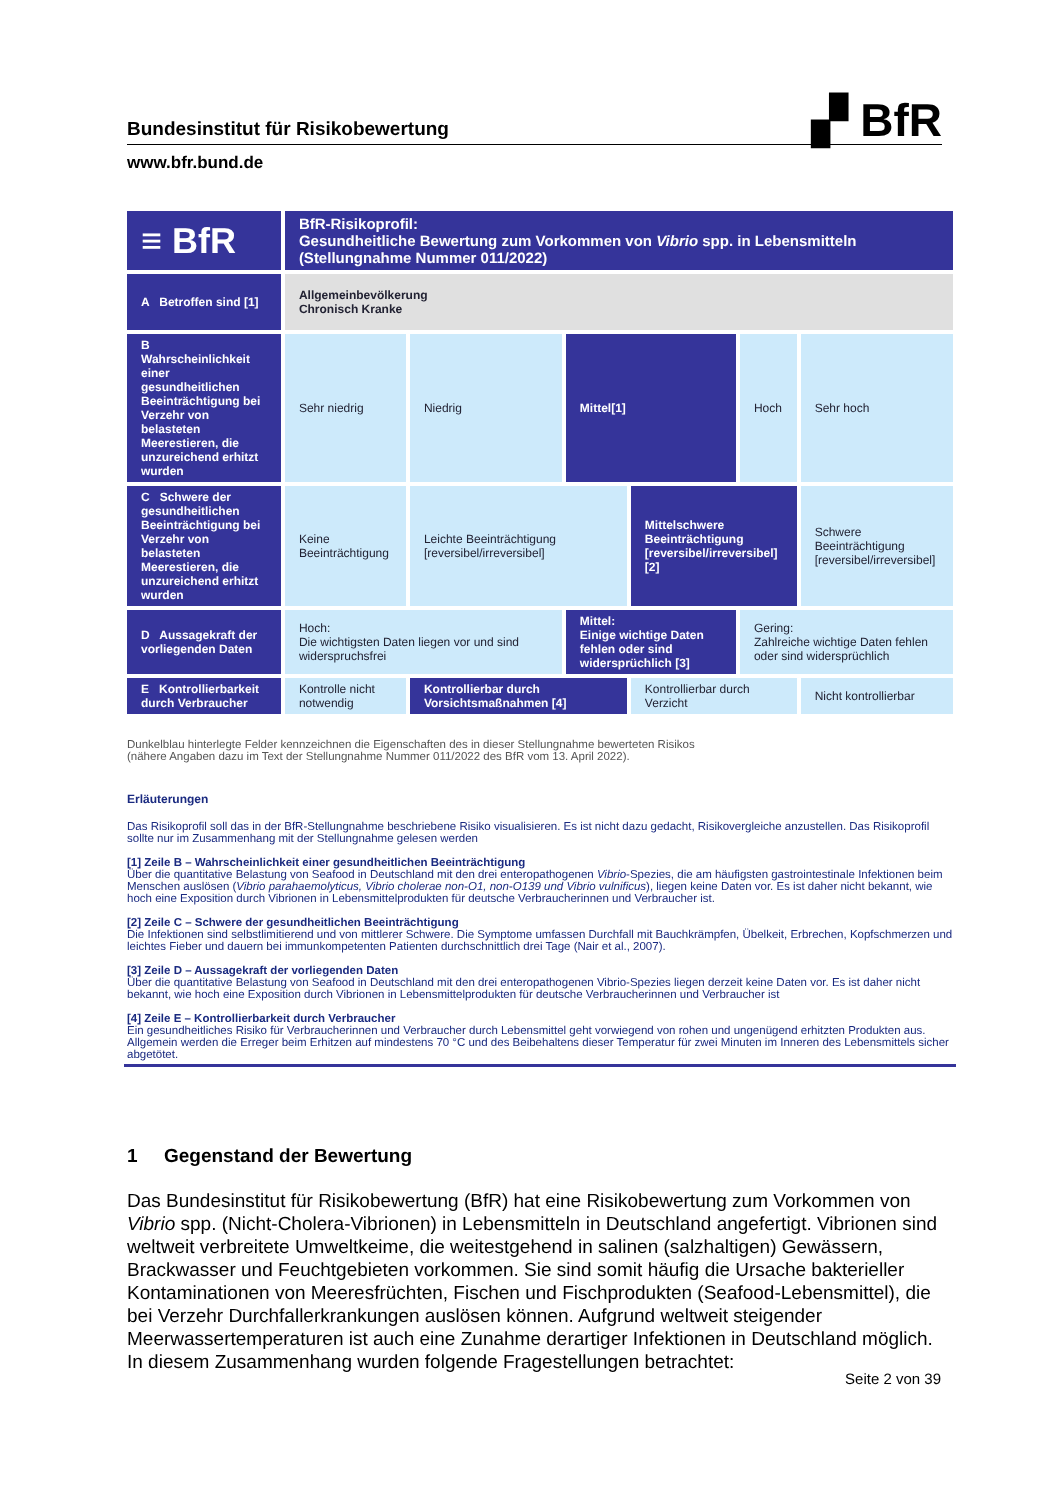Bundesinstitut für Risikobewertung ▞ BfR
www.bfr.bund.de
| ≡ BfR | BfR-Risikoprofil: Gesundheitliche Bewertung zum Vorkommen von Vibrio spp. in Lebensmitteln (Stellungnahme Nummer 011/2022) | | | | | |
| A Betroffen sind [1] | Allgemeinbevölkerung Chronisch Kranke | | | | | |
| B Wahrscheinlichkeit einer gesundheitlichen Beeinträchtigung bei Verzehr von belasteten Meerestieren, die unzureichend erhitzt wurden | Sehr niedrig | Niedrig | Mittel[1] | | Hoch | Sehr hoch |
| C Schwere der gesundheitlichen Beeinträchtigung bei Verzehr von belasteten Meerestieren, die unzureichend erhitzt wurden | Keine Beeinträchtigung | Leichte Beeinträchtigung [reversibel/irreversibel] | | Mittelschwere Beeinträchtigung [reversibel/irreversibel] [2] | | Schwere Beeinträchtigung [reversibel/irreversibel] |
| D Aussagekraft der vorliegenden Daten | Hoch: Die wichtigsten Daten liegen vor und sind widerspruchsfrei | | Mittel: Einige wichtige Daten fehlen oder sind widersprüchlich [3] | | Gering: Zahlreiche wichtige Daten fehlen oder sind widersprüchlich | |
| E Kontrollierbarkeit durch Verbraucher | Kontrolle nicht notwendig | Kontrollierbar durch Vorsichtsmaßnahmen [4] | | Kontrollierbar durch Verzicht | | Nicht kontrollierbar |
Dunkelblau hinterlegte Felder kennzeichnen die Eigenschaften des in dieser Stellungnahme bewerteten Risikos
(nähere Angaben dazu im Text der Stellungnahme Nummer 011/2022 des BfR vom 13. April 2022).
Erläuterungen
Das Risikoprofil soll das in der BfR-Stellungnahme beschriebene Risiko visualisieren. Es ist nicht dazu gedacht, Risikovergleiche anzustellen. Das Risikoprofil sollte nur im Zusammenhang mit der Stellungnahme gelesen werden
[1] Zeile B – Wahrscheinlichkeit einer gesundheitlichen Beeinträchtigung
Über die quantitative Belastung von Seafood in Deutschland mit den drei enteropathogenen Vibrio-Spezies, die am häufigsten gastrointestinale Infektionen beim Menschen auslösen (Vibrio parahaemolyticus, Vibrio cholerae non-O1, non-O139 und Vibrio vulnificus), liegen keine Daten vor. Es ist daher nicht bekannt, wie hoch eine Exposition durch Vibrionen in Lebensmittelprodukten für deutsche Verbraucherinnen und Verbraucher ist.
[2] Zeile C – Schwere der gesundheitlichen Beeinträchtigung
Die Infektionen sind selbstlimitierend und von mittlerer Schwere. Die Symptome umfassen Durchfall mit Bauchkrämpfen, Übelkeit, Erbrechen, Kopfschmerzen und leichtes Fieber und dauern bei immunkompetenten Patienten durchschnittlich drei Tage (Nair et al., 2007).
[3] Zeile D – Aussagekraft der vorliegenden Daten
Über die quantitative Belastung von Seafood in Deutschland mit den drei enteropathogenen Vibrio-Spezies liegen derzeit keine Daten vor. Es ist daher nicht bekannt, wie hoch eine Exposition durch Vibrionen in Lebensmittelprodukten für deutsche Verbraucherinnen und Verbraucher ist
[4] Zeile E – Kontrollierbarkeit durch Verbraucher
Ein gesundheitliches Risiko für Verbraucherinnen und Verbraucher durch Lebensmittel geht vorwiegend von rohen und ungenügend erhitzten Produkten aus. Allgemein werden die Erreger beim Erhitzen auf mindestens 70 °C und des Beibehaltens dieser Temperatur für zwei Minuten im Inneren des Lebensmittels sicher abgetötet.
1 Gegenstand der Bewertung
Das Bundesinstitut für Risikobewertung (BfR) hat eine Risikobewertung zum Vorkommen von Vibrio spp. (Nicht-Cholera-Vibrionen) in Lebensmitteln in Deutschland angefertigt. Vibrionen sind weltweit verbreitete Umweltkeime, die weitestgehend in salinen (salzhaltigen) Gewässern, Brackwasser und Feuchtgebieten vorkommen. Sie sind somit häufig die Ursache bakterieller Kontaminationen von Meeresfrüchten, Fischen und Fischprodukten (Seafood-Lebensmittel), die bei Verzehr Durchfallerkrankungen auslösen können. Aufgrund weltweit steigender Meerwassertemperaturen ist auch eine Zunahme derartiger Infektionen in Deutschland möglich. In diesem Zusammenhang wurden folgende Fragestellungen betrachtet:
Seite 2 von 39